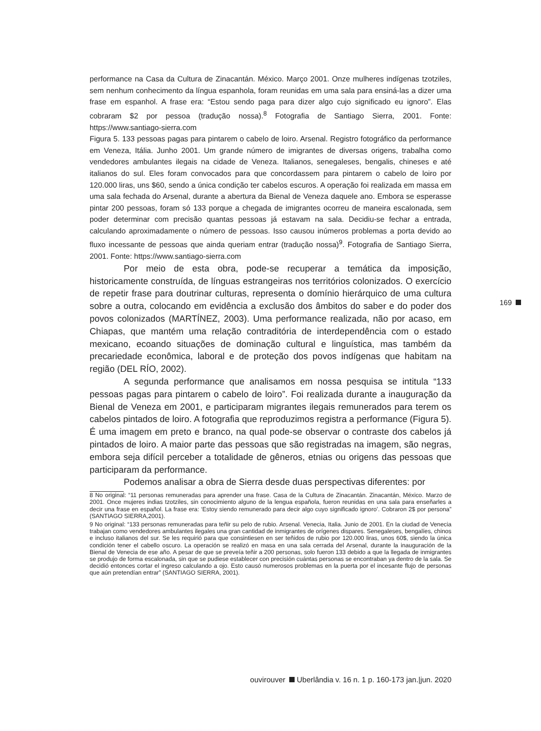performance na Casa da Cultura de Zinacantán. México. Março 2001. Onze mulheres indígenas tzotziles, sem nenhum conhecimento da língua espanhola, foram reunidas em uma sala para ensiná-las a dizer uma frase em espanhol. A frase era: “Estou sendo paga para dizer algo cujo significado eu ignoro”. Elas cobraram $2 por pessoa (tradução nossa).<sup>8</sup> Fotografia de Santiago Sierra, 2001. Fonte: https://www.santiago-sierra.com
Figura 5. 133 pessoas pagas para pintarem o cabelo de loiro. Arsenal. Registro fotográfico da performance em Veneza, Itália. Junho 2001. Um grande número de imigrantes de diversas origens, trabalha como vendedores ambulantes ilegais na cidade de Veneza. Italianos, senegaleses, bengalis, chineses e até italianos do sul. Eles foram convocados para que concordassem para pintarem o cabelo de loiro por 120.000 liras, uns $60, sendo a única condição ter cabelos escuros. A operação foi realizada em massa em uma sala fechada do Arsenal, durante a abertura da Bienal de Veneza daquele ano. Embora se esperasse pintar 200 pessoas, foram só 133 porque a chegada de imigrantes ocorreu de maneira escalonada, sem poder determinar com precisão quantas pessoas já estavam na sala. Decidiu-se fechar a entrada, calculando aproximadamente o número de pessoas. Isso causou inúmeros problemas a porta devido ao fluxo incessante de pessoas que ainda queriam entrar (tradução nossa)<sup>9</sup>. Fotografia de Santiago Sierra, 2001. Fonte: https://www.santiago-sierra.com
Por meio de esta obra, pode-se recuperar a temática da imposição, historicamente construída, de línguas estrangeiras nos territórios colonizados. O exercício de repetir frase para doutrinar culturas, representa o domínio hierárquico de uma cultura sobre a outra, colocando em evidência a exclusão dos âmbitos do saber e do poder dos povos colonizados (MARTÍNEZ, 2003). Uma performance realizada, não por acaso, em Chiapas, que mantém uma relação contraditória de interdependência com o estado mexicano, ecoando situações de dominação cultural e linguística, mas também da precariedade econômica, laboral e de proteção dos povos indígenas que habitam na região (DEL RÍO, 2002).
A segunda performance que analisamos em nossa pesquisa se intitula “133 pessoas pagas para pintarem o cabelo de loiro”. Foi realizada durante a inauguração da Bienal de Veneza em 2001, e participaram migrantes ilegais remunerados para terem os cabelos pintados de loiro. A fotografia que reproduzimos registra a performance (Figura 5). É uma imagem em preto e branco, na qual pode-se observar o contraste dos cabelos já pintados de loiro. A maior parte das pessoas que são registradas na imagem, são negras, embora seja difícil perceber a totalidade de gêneros, etnias ou origens das pessoas que participaram da performance.
Podemos analisar a obra de Sierra desde duas perspectivas diferentes: por
8 No original: “11 personas remuneradas para aprender una frase. Casa de la Cultura de Zinacantán. Zinacantán, México. Marzo de 2001. Once mujeres indias tzotziles, sin conocimiento alguno de la lengua española, fueron reunidas en una sala para enseñarles a decir una frase en español. La frase era: ‘Estoy siendo remunerado para decir algo cuyo significado ignoro’. Cobraron 2$ por persona” (SANTIAGO SIERRA,2001).
9 No original: “133 personas remuneradas para teñir su pelo de rubio. Arsenal. Venecia, Italia. Junio de 2001. En la ciudad de Venecia trabajan como vendedores ambulantes ilegales una gran cantidad de inmigrantes de orígenes dispares. Senegaleses, bengalíes, chinos e incluso italianos del sur. Se les requirió para que consintiesen en ser teñidos de rubio por 120.000 liras, unos 60$, siendo la única condición tener el cabello oscuro. La operación se realizó en masa en una sala cerrada del Arsenal, durante la inauguración de la Bienal de Venecia de ese año. A pesar de que se preveía teñir a 200 personas, solo fueron 133 debido a que la llegada de inmigrantes se produjo de forma escalonada, sin que se pudiese establecer con precisión cuántas personas se encontraban ya dentro de la sala. Se decidió entonces cortar el ingreso calculando a ojo. Esto causó numerosos problemas en la puerta por el incesante flujo de personas que aún pretendían entrar” (SANTIAGO SIERRA, 2001).
169
ouvirouver Uberlândia v. 16 n. 1 p. 160-173 jan.|jun. 2020